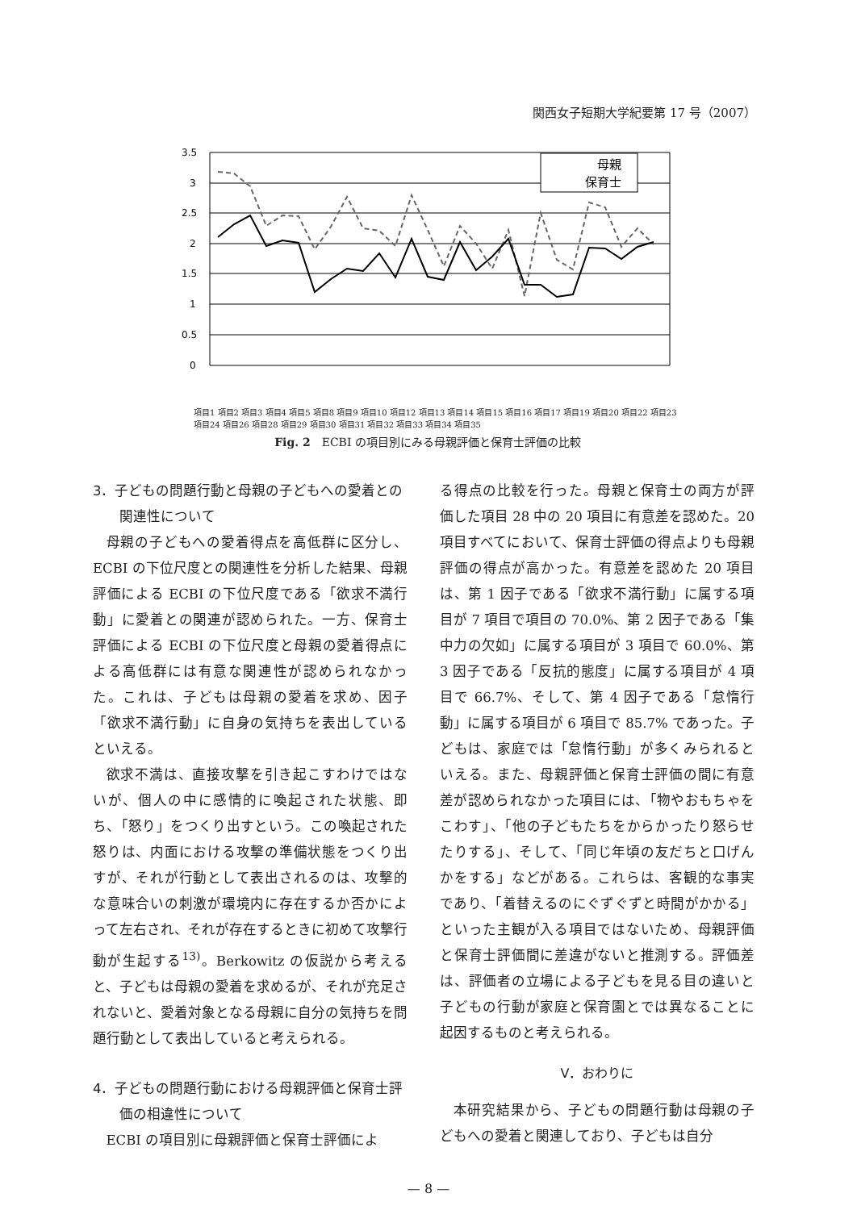関西女子短期大学紀要第 17 号（2007）
3.5
3
2.5
2
1.5
1
0.5
0
母親
保育士
項目1 項目2 項目3 項目4 項目5 項目8 項目9 項目10 項目12 項目13 項目14 項目15 項目16 項目17 項目19 項目20 項目22 項目23 項目24 項目26 項目28 項目29 項目30 項目31 項目32 項目33 項目34 項目35
Fig. 2　ECBI の項目別にみる母親評価と保育士評価の比較
3．子どもの問題行動と母親の子どもへの愛着との関連性について
母親の子どもへの愛着得点を高低群に区分し、ECBI の下位尺度との関連性を分析した結果、母親評価による ECBI の下位尺度である「欲求不満行動」に愛着との関連が認められた。一方、保育士評価による ECBI の下位尺度と母親の愛着得点による高低群には有意な関連性が認められなかった。これは、子どもは母親の愛着を求め、因子「欲求不満行動」に自身の気持ちを表出しているといえる。
欲求不満は、直接攻撃を引き起こすわけではないが、個人の中に感情的に喚起された状態、即ち、「怒り」をつくり出すという。この喚起された怒りは、内面における攻撃の準備状態をつくり出すが、それが行動として表出されるのは、攻撃的な意味合いの刺激が環境内に存在するか否かによって左右され、それが存在するときに初めて攻撃行動が生起する<sup>13)</sup>。Berkowitz の仮説から考えると、子どもは母親の愛着を求めるが、それが充足されないと、愛着対象となる母親に自分の気持ちを問題行動として表出していると考えられる。
4．子どもの問題行動における母親評価と保育士評価の相違性について
ECBI の項目別に母親評価と保育士評価によ
る得点の比較を行った。母親と保育士の両方が評価した項目 28 中の 20 項目に有意差を認めた。20 項目すべてにおいて、保育士評価の得点よりも母親評価の得点が高かった。有意差を認めた 20 項目は、第 1 因子である「欲求不満行動」に属する項目が 7 項目で項目の 70.0%、第 2 因子である「集中力の欠如」に属する項目が 3 項目で 60.0%、第 3 因子である「反抗的態度」に属する項目が 4 項目で 66.7%、そして、第 4 因子である「怠惰行動」に属する項目が 6 項目で 85.7% であった。子どもは、家庭では「怠惰行動」が多くみられるといえる。また、母親評価と保育士評価の間に有意差が認められなかった項目には、「物やおもちゃをこわす」、「他の子どもたちをからかったり怒らせたりする」、そして、「同じ年頃の友だちと口げんかをする」などがある。これらは、客観的な事実であり、「着替えるのにぐずぐずと時間がかかる」といった主観が入る項目ではないため、母親評価と保育士評価間に差違がないと推測する。評価差は、評価者の立場による子どもを見る目の違いと子どもの行動が家庭と保育園とでは異なることに起因するものと考えられる。
Ⅴ．おわりに
本研究結果から、子どもの問題行動は母親の子どもへの愛着と関連しており、子どもは自分
— 8 —